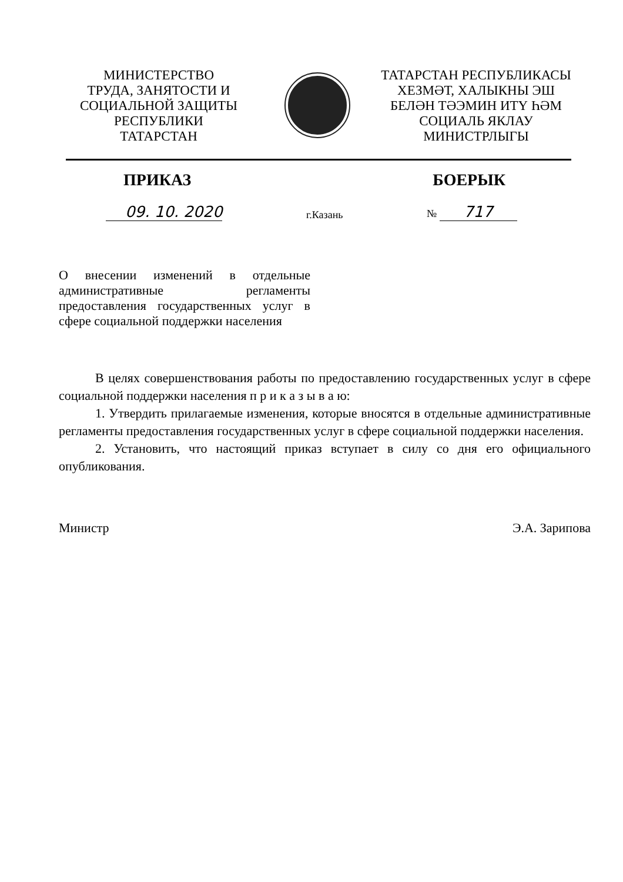МИНИСТЕРСТВО
ТРУДА, ЗАНЯТОСТИ И
СОЦИАЛЬНОЙ ЗАЩИТЫ
РЕСПУБЛИКИ
ТАТАРСТАН
ТАТАРСТАН РЕСПУБЛИКАСЫ
ХЕЗМӘТ, ХАЛЫКНЫ ЭШ
БЕЛӘН ТӘЭМИН ИТҮ ҺӘМ
СОЦИАЛЬ ЯКЛАУ
МИНИСТРЛЫГЫ
ПРИКАЗ БОЕРЫК
09. 10. 2020 г.Казань № 717
О внесении изменений в отдельные административные регламенты предоставления государственных услуг в сфере социальной поддержки населения
В целях совершенствования работы по предоставлению государственных услуг в сфере социальной поддержки населения п р и к а з ы в а ю:
1. Утвердить прилагаемые изменения, которые вносятся в отдельные административные регламенты предоставления государственных услуг в сфере социальной поддержки населения.
2. Установить, что настоящий приказ вступает в силу со дня его официального опубликования.
Министр Э.А. Зарипова